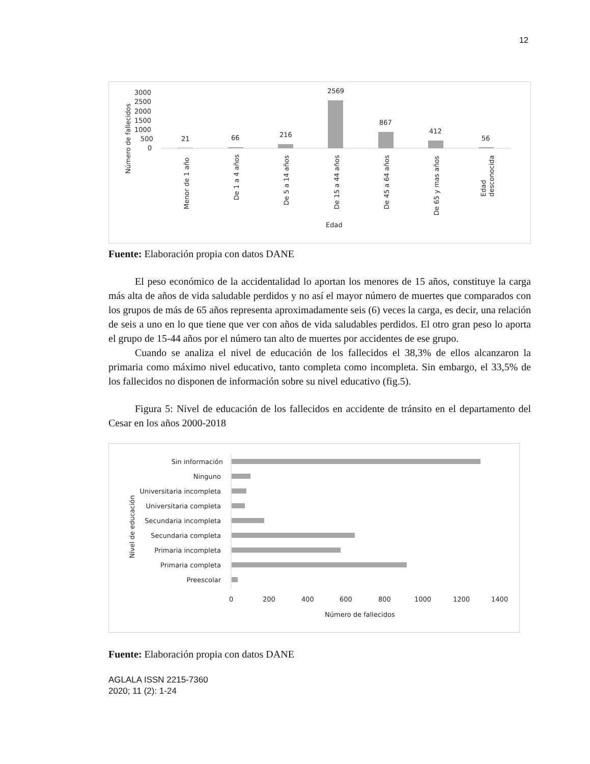12
Número de fallecidos
3000
2500
2000
1500
1000
500
0
21
66
216
2569
867
412
56
Menor de 1 año
De 1 a 4 años
De 5 a 14 años
De 15 a 44 años
De 45 a 64 años
De 65 y mas años
Edad
desconocida
Edad
Fuente: Elaboración propia con datos DANE
El peso económico de la accidentalidad lo aportan los menores de 15 años, constituye la carga más alta de años de vida saludable perdidos y no así el mayor número de muertes que comparados con los grupos de más de 65 años representa aproximadamente seis (6) veces la carga, es decir, una relación de seis a uno en lo que tiene que ver con años de vida saludables perdidos. El otro gran peso lo aporta el grupo de 15-44 años por el número tan alto de muertes por accidentes de ese grupo.
Cuando se analiza el nivel de educación de los fallecidos el 38,3% de ellos alcanzaron la primaria como máximo nivel educativo, tanto completa como incompleta. Sin embargo, el 33,5% de los fallecidos no disponen de información sobre su nivel educativo (fig.5).
Figura 5: Nivel de educación de los fallecidos en accidente de tránsito en el departamento del Cesar en los años 2000-2018
Nivel de educación
Sin información
Ninguno
Universitaria incompleta
Universitaria completa
Secundaria incompleta
Secundaria completa
Primaria incompleta
Primaria completa
Preescolar
0
200
400
600
800
1000
1200
1400
Número de fallecidos
Fuente: Elaboración propia con datos DANE
AGLALA ISSN 2215-7360
2020; 11 (2): 1-24